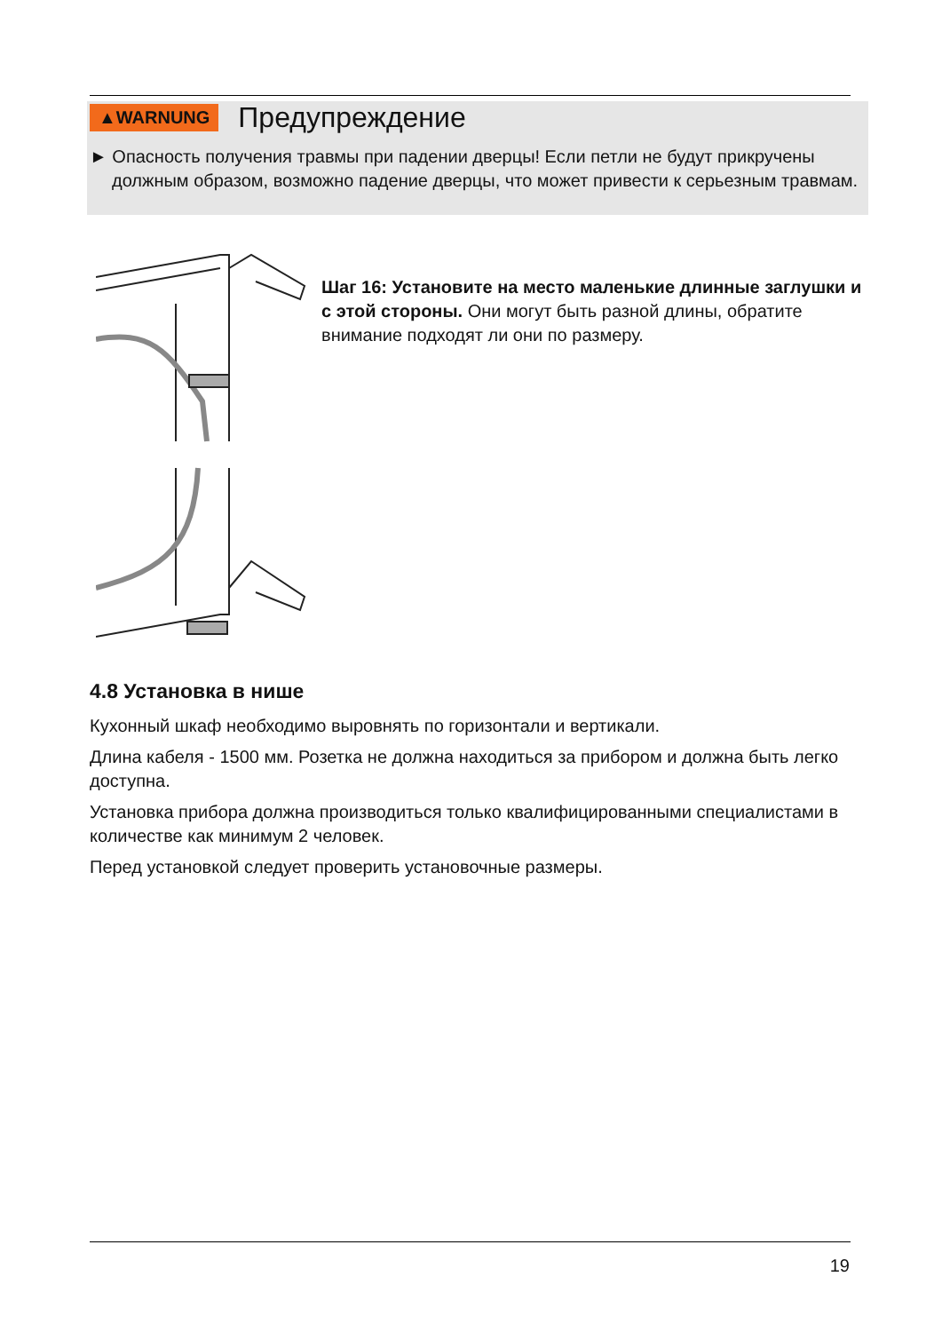▲WARNUNG Предупреждение
► Опасность получения травмы при падении дверцы! Если петли не будут прикручены должным образом, возможно падение дверцы, что может привести к серьезным травмам.
Шаг 16: Установите на место маленькие длинные заглушки и с этой стороны. Они могут быть разной длины, обратите внимание подходят ли они по размеру.
4.8 Установка в нише
Кухонный шкаф необходимо выровнять по горизонтали и вертикали.
Длина кабеля - 1500 мм. Розетка не должна находиться за прибором и должна быть легко доступна.
Установка прибора должна производиться только квалифицированными специалистами в количестве как минимум 2 человек.
Перед установкой следует проверить установочные размеры.
19